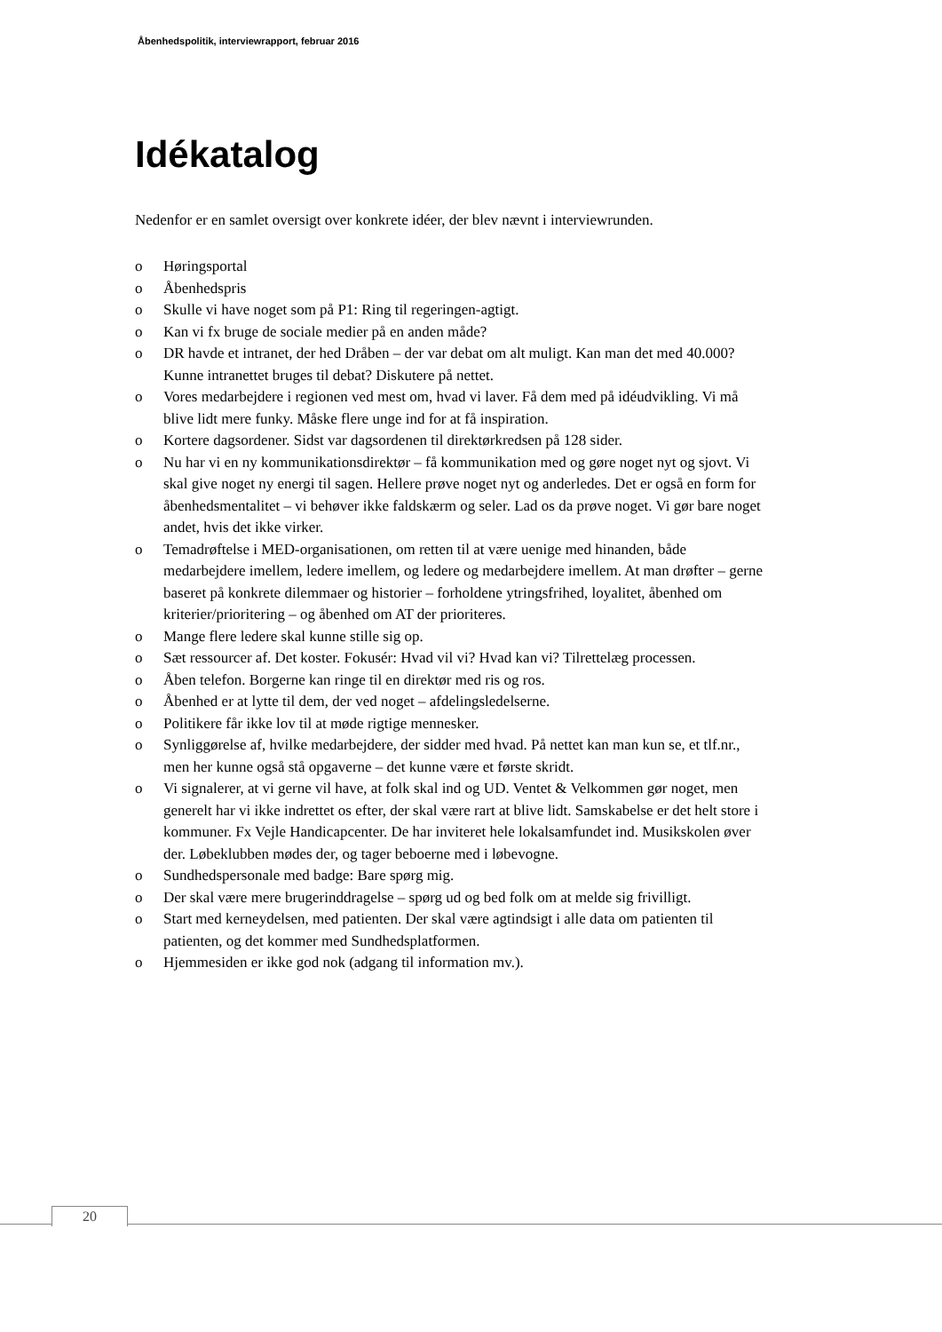Åbenhedspolitik, interviewrapport, februar 2016
Idékatalog
Nedenfor er en samlet oversigt over konkrete idéer, der blev nævnt i interviewrunden.
o Høringsportal
o Åbenhedspris
o Skulle vi have noget som på P1: Ring til regeringen-agtigt.
o Kan vi fx bruge de sociale medier på en anden måde?
o DR havde et intranet, der hed Dråben – der var debat om alt muligt. Kan man det med 40.000? Kunne intranettet bruges til debat? Diskutere på nettet.
o Vores medarbejdere i regionen ved mest om, hvad vi laver. Få dem med på idéudvikling. Vi må blive lidt mere funky. Måske flere unge ind for at få inspiration.
o Kortere dagsordener. Sidst var dagsordenen til direktørkredsen på 128 sider.
o Nu har vi en ny kommunikationsdirektør – få kommunikation med og gøre noget nyt og sjovt. Vi skal give noget ny energi til sagen. Hellere prøve noget nyt og anderledes. Det er også en form for åbenhedsmentalitet – vi behøver ikke faldskærm og seler. Lad os da prøve noget. Vi gør bare noget andet, hvis det ikke virker.
o Temadrøftelse i MED-organisationen, om retten til at være uenige med hinanden, både medarbejdere imellem, ledere imellem, og ledere og medarbejdere imellem. At man drøfter – gerne baseret på konkrete dilemmaer og historier – forholdene ytringsfrihed, loyalitet, åbenhed om kriterier/prioritering – og åbenhed om AT der prioriteres.
o Mange flere ledere skal kunne stille sig op.
o Sæt ressourcer af. Det koster. Fokusér: Hvad vil vi? Hvad kan vi? Tilrettelæg processen.
o Åben telefon. Borgerne kan ringe til en direktør med ris og ros.
o Åbenhed er at lytte til dem, der ved noget – afdelingsledelserne.
o Politikere får ikke lov til at møde rigtige mennesker.
o Synliggørelse af, hvilke medarbejdere, der sidder med hvad. På nettet kan man kun se, et tlf.nr., men her kunne også stå opgaverne – det kunne være et første skridt.
o Vi signalerer, at vi gerne vil have, at folk skal ind og UD. Ventet & Velkommen gør noget, men generelt har vi ikke indrettet os efter, der skal være rart at blive lidt. Samskabelse er det helt store i kommuner. Fx Vejle Handicapcenter. De har inviteret hele lokalsamfundet ind. Musikskolen øver der. Løbeklubben mødes der, og tager beboerne med i løbevogne.
o Sundhedspersonale med badge: Bare spørg mig.
o Der skal være mere brugerinddragelse – spørg ud og bed folk om at melde sig frivilligt.
o Start med kerneydelsen, med patienten. Der skal være agtindsigt i alle data om patienten til patienten, og det kommer med Sundhedsplatformen.
o Hjemmesiden er ikke god nok (adgang til information mv.).
20